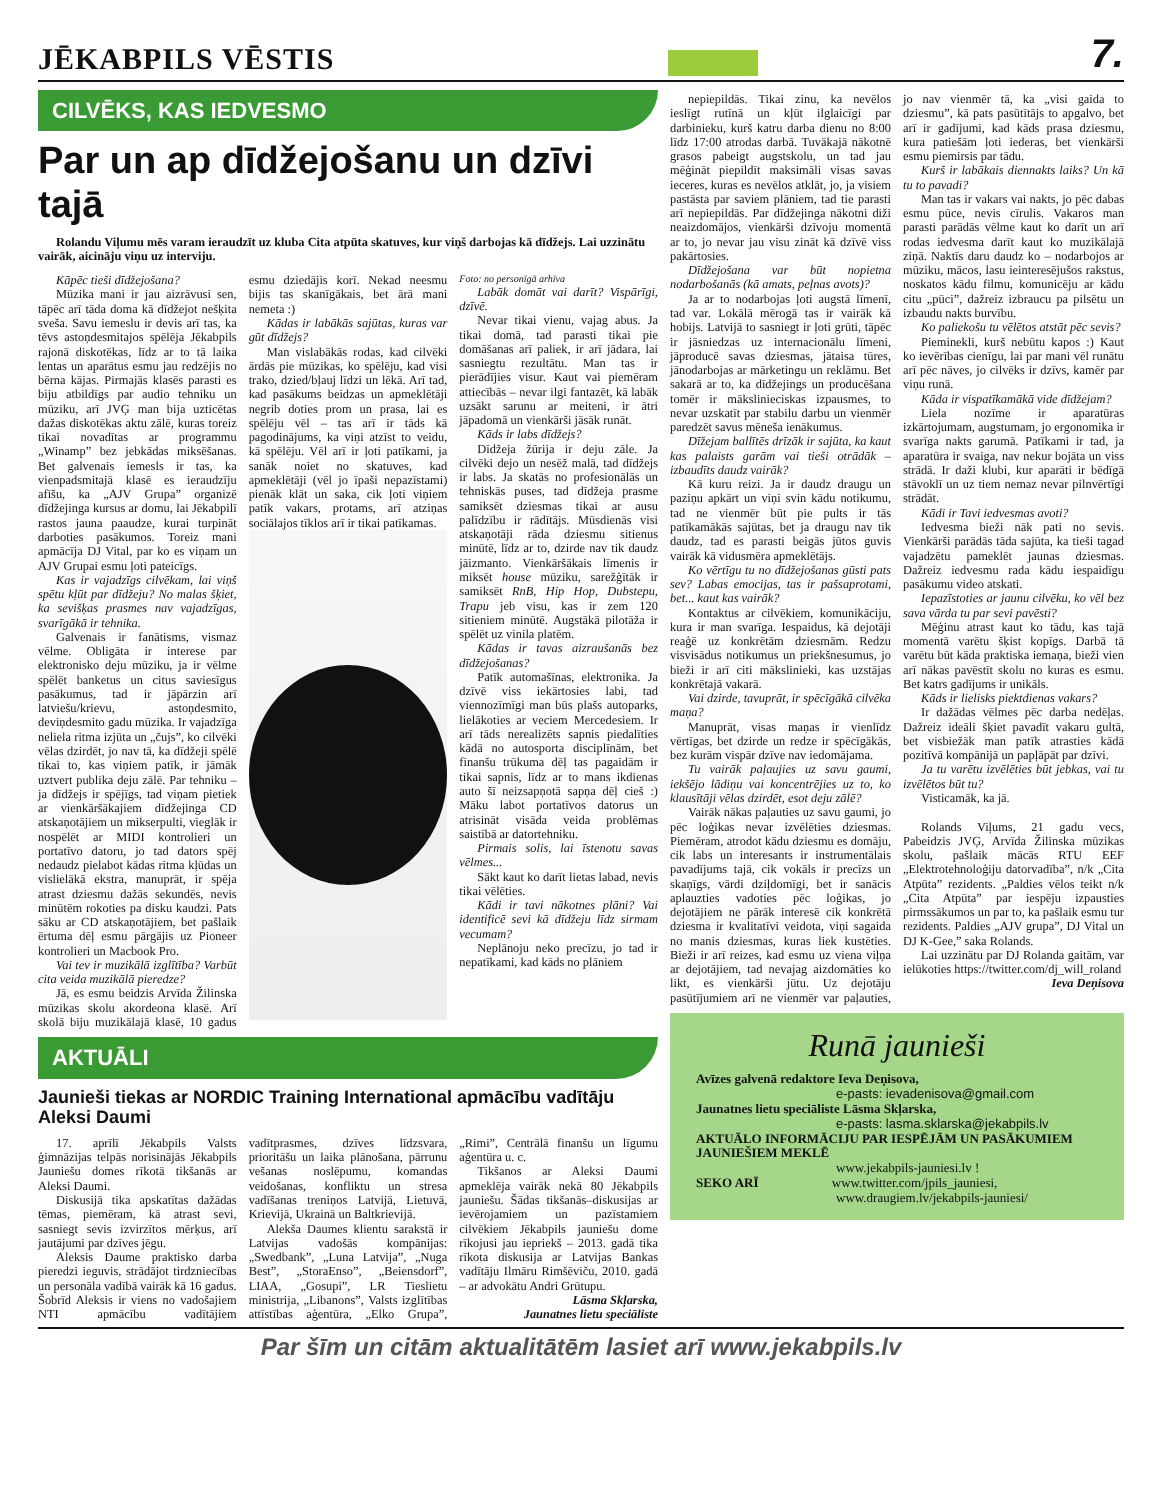JĒKABPILS VĒSTIS
7.
CILVĒKS, KAS IEDVESMO
Par un ap dīdžejošanu un dzīvi tajā
Rolandu Viļumu mēs varam ieraudzīt uz kluba Cita atpūta skatuves, kur viņš darbojas kā dīdžejs. Lai uzzinātu vairāk, aicināju viņu uz interviju.
Kāpēc tieši dīdžejošana?
Mūzika mani ir jau aizrāvusi sen, tāpēc arī tāda doma kā dīdžejot nešķita sveša. Savu iemeslu ir devis arī tas, ka tēvs astoņdesmitajos spēlēja Jēkabpils rajonā diskotēkas, līdz ar to tā laika lentas un aparātus esmu jau redzējis no bērna kājas. Pirmajās klasēs parasti es biju atbildīgs par audio tehniku un mūziku, arī JVĢ man bija uzticētas dažas diskotēkas aktu zālē, kuras toreiz tikai novadītas ar programmu „Winamp” bez jebkādas miksēšanas. Bet galvenais iemesls ir tas, ka vienpadsmitajā klasē es ieraudzīju afīšu, ka „AJV Grupa” organizē dīdžejinga kursus ar domu, lai Jēkabpilī rastos jauna paaudze, kurai turpināt darboties pasākumos. Toreiz mani apmācīja DJ Vital, par ko es viņam un AJV Grupai esmu ļoti pateicīgs.
Kas ir vajadzīgs cilvēkam, lai viņš spētu kļūt par dīdžeju? No malas šķiet, ka sevišķas prasmes nav vajadzīgas, svarīgākā ir tehnika.
Galvenais ir fanātisms, vismaz vēlme. Obligāta ir interese par elektronisko deju mūziku, ja ir vēlme spēlēt banketus un citus saviesīgus pasākumus, tad ir jāpārzin arī latviešu/krievu, astoņdesmito, deviņdesmito gadu mūzika. Ir vajadzīga neliela ritma izjūta un „čujs”, ko cilvēki vēlas dzirdēt, jo nav tā, ka dīdžeji spēlē tikai to, kas viņiem patīk, ir jāmāk uztvert publika deju zālē. Par tehniku – ja dīdžejs ir spējīgs, tad viņam pietiek ar vienkāršākajiem dīdžejinga CD atskaņotājiem un mikserpulti, vieglāk ir nospēlēt ar MIDI kontrolieri un portatīvo datoru, jo tad dators spēj nedaudz pielabot kādas ritma kļūdas un vislielākā ekstra, manuprāt, ir spēja atrast dziesmu dažās sekundēs, nevis minūtēm rokoties pa disku kaudzi. Pats sāku ar CD atskaņotājiem, bet pašlaik ērtuma dēļ esmu pārgājis uz Pioneer kontrolieri un Macbook Pro.
Vai tev ir muzikālā izglītība? Varbūt cita veida muzikālā pieredze?
Jā, es esmu beidzis Arvīda Žilinska mūzikas skolu akordeona klasē. Arī skolā biju muzikālajā klasē, 10 gadus esmu dziedājis korī. Nekad neesmu bijis tas skanīgākais, bet ārā mani nemeta :)
Kādas ir labākās sajūtas, kuras var gūt dīdžejs?
Man vislabākās rodas, kad cilvēki ārdās pie mūzikas, ko spēlēju, kad visi trako, dzied/bļauj līdzi un lēkā. Arī tad, kad pasākums beidzas un apmeklētāji negrib doties prom un prasa, lai es spēlēju vēl – tas arī ir tāds kā pagodinājums, ka viņi atzīst to veidu, kā spēlēju. Vēl arī ir ļoti patīkami, ja sanāk noiet no skatuves, kad apmeklētāji (vēl jo īpaši nepazīstami) pienāk klāt un saka, cik ļoti viņiem patīk vakars, protams, arī atziņas sociālajos tīklos arī ir tikai patīkamas.
Foto: no personīgā arhīva
Labāk domāt vai darīt? Vispārīgi, dzīvē.
Nevar tikai vienu, vajag abus. Ja tikai domā, tad parasti tikai pie domāšanas arī paliek, ir arī jādara, lai sasniegtu rezultātu. Man tas ir pierādījies visur. Kaut vai piemēram attiecībās – nevar ilgi fantazēt, kā labāk uzsākt sarunu ar meiteni, ir ātri jāpadomā un vienkārši jāsāk runāt.
Kāds ir labs dīdžejs?
Dīdžeja žūrija ir deju zāle. Ja cilvēki dejo un nesēž malā, tad dīdžejs ir labs. Ja skatās no profesionālās un tehniskās puses, tad dīdžeja prasme samiksēt dziesmas tikai ar ausu palīdzību ir rādītājs. Mūsdienās visi atskaņotāji rāda dziesmu sitienus minūtē, līdz ar to, dzirde nav tik daudz jāizmanto. Vienkāršākais līmenis ir miksēt house mūziku, sarežģītāk ir samiksēt RnB, Hip Hop, Dubstepu, Trapu jeb visu, kas ir zem 120 sitieniem minūtē. Augstākā pilotāža ir spēlēt uz vinila platēm.
Kādas ir tavas aizraušanās bez dīdžejošanas?
Patīk automašīnas, elektronika. Ja dzīvē viss iekārtosies labi, tad viennozīmīgi man būs plašs autoparks, lielākoties ar veciem Mercedesiem. Ir arī tāds nerealizēts sapnis piedalīties kādā no autosporta disciplīnām, bet finanšu trūkuma dēļ tas pagaidām ir tikai sapnis, līdz ar to mans ikdienas auto šī neizsapņotā sapņa dēļ cieš :) Māku labot portatīvos datorus un atrisināt visāda veida problēmas saistībā ar datortehniku.
Pirmais solis, lai īstenotu savas vēlmes...
Sākt kaut ko darīt lietas labad, nevis tikai vēlēties.
Kādi ir tavi nākotnes plāni? Vai identificē sevi kā dīdžeju līdz sirmam vecumam?
Neplānoju neko precīzu, jo tad ir nepatīkami, kad kāds no plāniem
AKTUĀLI
Jaunieši tiekas ar NORDIC Training International apmācību vadītāju Aleksi Daumi
17. aprīlī Jēkabpils Valsts ģimnāzijas telpās norisinājās Jēkabpils Jauniešu domes rīkotā tikšanās ar Aleksi Daumi.
Diskusijā tika apskatītas dažādas tēmas, piemēram, kā atrast sevi, sasniegt sevis izvirzītos mērķus, arī jautājumi par dzīves jēgu.
Aleksis Daume praktisko darba pieredzi ieguvis, strādājot tirdzniecības un personāla vadībā vairāk kā 16 gadus. Šobrīd Aleksis ir viens no vadošajiem NTI apmācību vadītājiem vadītprasmes, dzīves līdzsvara, prioritāšu un laika plānošana, pārrunu vešanas noslēpumu, komandas veidošanas, konfliktu un stresa vadīšanas treniņos Latvijā, Lietuvā, Krievijā, Ukrainā un Baltkrievijā.
Alekša Daumes klientu sarakstā ir Latvijas vadošās kompānijas: „Swedbank”, „Luna Latvija”, „Nuga Best”, „StoraEnso”, „Beiensdorf”, LIAA, „Gosupi”, LR Tieslietu ministrija, „Libanons”, Valsts izglītības attīstības aģentūra, „Elko Grupa”, „Rimi”, Centrālā finanšu un līgumu aģentūra u. c.
Tikšanos ar Aleksi Daumi apmeklēja vairāk nekā 80 Jēkabpils jauniešu. Šādas tikšanās–diskusijas ar ievērojamiem un pazīstamiem cilvēkiem Jēkabpils jauniešu dome rīkojusi jau iepriekš – 2013. gadā tika rīkota diskusija ar Latvijas Bankas vadītāju Ilmāru Rimšēviču, 2010. gadā – ar advokātu Andri Grūtupu.
Lāsma Skļarska,
Jaunatnes lietu speciāliste
nepiepildās. Tikai zinu, ka nevēlos ieslīgt rutīnā un kļūt ilglaicīgi par darbinieku, kurš katru darba dienu no 8:00 līdz 17:00 atrodas darbā. Tuvākajā nākotnē grasos pabeigt augstskolu, un tad jau mēģināt piepildīt maksimāli visas savas ieceres, kuras es nevēlos atklāt, jo, ja visiem pastāsta par saviem plāniem, tad tie parasti arī nepiepildās. Par dīdžejinga nākotni diži neaizdomājos, vienkārši dzīvoju momentā ar to, jo nevar jau visu zināt kā dzīvē viss pakārtosies.
Dīdžejošana var būt nopietna nodarbošanās (kā amats, peļnas avots)?
Ja ar to nodarbojas ļoti augstā līmenī, tad var. Lokālā mērogā tas ir vairāk kā hobijs. Latvijā to sasniegt ir ļoti grūti, tāpēc ir jāsniedzas uz internacionālu līmeni, jāproducē savas dziesmas, jātaisa tūres, jānodarbojas ar mārketingu un reklāmu. Bet sakarā ar to, ka dīdžejings un producēšana tomēr ir mākslinieciskas izpausmes, to nevar uzskatīt par stabilu darbu un vienmēr paredzēt savus mēneša ienākumus.
Dīžejam ballītēs drīzāk ir sajūta, ka kaut kas palaists garām vai tieši otrādāk – izbaudīts daudz vairāk?
Kā kuru reizi. Ja ir daudz draugu un paziņu apkārt un viņi svin kādu notikumu, tad ne vienmēr būt pie pults ir tās patīkamākās sajūtas, bet ja draugu nav tik daudz, tad es parasti beigās jūtos guvis vairāk kā vidusmēra apmeklētājs.
Ko vērtīgu tu no dīdžejošanas gūsti pats sev? Labas emocijas, tas ir pašsaprotami, bet... kaut kas vairāk?
Kontaktus ar cilvēkiem, komunikāciju, kura ir man svarīga. Iespaidus, kā dejotāji reaģē uz konkrētām dziesmām. Redzu visvisādus notikumus un priekšnesumus, jo bieži ir arī citi mākslinieki, kas uzstājas konkrētajā vakarā.
Vai dzirde, tavuprāt, ir spēcīgākā cilvēka maņa?
Manuprāt, visas maņas ir vienlīdz vērtīgas, bet dzirde un redze ir spēcīgākās, bez kurām vispār dzīve nav iedomājama.
Tu vairāk paļaujies uz savu gaumi, iekšējo lādiņu vai koncentrējies uz to, ko klausītāji vēlas dzirdēt, esot deju zālē?
Vairāk nākas paļauties uz savu gaumi, jo pēc loģikas nevar izvēlēties dziesmas. Piemēram, atrodot kādu dziesmu es domāju, cik labs un interesants ir instrumentālais pavadījums tajā, cik vokāls ir precīzs un skaņīgs, vārdi dziļdomīgi, bet ir sanācis aplauzties vadoties pēc loģikas, jo dejotājiem ne pārāk interesē cik konkrētā dziesma ir kvalitatīvi veidota, viņi sagaida no manis dziesmas, kuras liek kustēties. Bieži ir arī reizes, kad esmu uz viena viļņa ar dejotājiem, tad nevajag aizdomāties ko likt, es vienkārši jūtu. Uz dejotāju pasūtījumiem arī ne vienmēr var paļauties, jo nav vienmēr tā, ka „visi gaida to dziesmu”, kā pats pasūtītājs to apgalvo, bet arī ir gadījumi, kad kāds prasa dziesmu, kura patiešām ļoti iederas, bet vienkārši esmu piemirsis par tādu.
Kurš ir labākais diennakts laiks? Un kā tu to pavadi?
Man tas ir vakars vai nakts, jo pēc dabas esmu pūce, nevis cīrulis. Vakaros man parasti parādās vēlme kaut ko darīt un arī rodas iedvesma darīt kaut ko muzikālajā ziņā. Naktīs daru daudz ko – nodarbojos ar mūziku, mācos, lasu ieinteresējušos rakstus, noskatos kādu filmu, komunicēju ar kādu citu „pūci”, dažreiz izbraucu pa pilsētu un izbaudu nakts burvību.
Ko paliekošu tu vēlētos atstāt pēc sevis?
Pieminekli, kurš nebūtu kapos :) Kaut ko ievērības cienīgu, lai par mani vēl runātu arī pēc nāves, jo cilvēks ir dzīvs, kamēr par viņu runā.
Kāda ir vispatīkamākā vide dīdžejam?
Liela nozīme ir aparatūras izkārtojumam, augstumam, jo ergonomika ir svarīga nakts garumā. Patīkami ir tad, ja aparatūra ir svaiga, nav nekur bojāta un viss strādā. Ir daži klubi, kur aparāti ir bēdīgā stāvoklī un uz tiem nemaz nevar pilnvērtīgi strādāt.
Kādi ir Tavi iedvesmas avoti?
Iedvesma bieži nāk pati no sevis. Vienkārši parādās tāda sajūta, ka tieši tagad vajadzētu pameklēt jaunas dziesmas. Dažreiz iedvesmu rada kādu iespaidīgu pasākumu video atskati.
Iepazīstoties ar jaunu cilvēku, ko vēl bez sava vārda tu par sevi pavēsti?
Mēģinu atrast kaut ko tādu, kas tajā momentā varētu šķist kopīgs. Darbā tā varētu būt kāda praktiska iemaņa, bieži vien arī nākas pavēstīt skolu no kuras es esmu. Bet katrs gadījums ir unikāls.
Kāds ir lielisks piektdienas vakars?
Ir dažādas vēlmes pēc darba nedēļas. Dažreiz ideāli šķiet pavadīt vakaru gultā, bet visbiežāk man patīk atrasties kādā pozitīvā kompānijā un papļāpāt par dzīvi.
Ja tu varētu izvēlēties būt jebkas, vai tu izvēlētos būt tu?
Visticamāk, ka jā.
Rolands Viļums, 21 gadu vecs, Pabeidzis JVĢ, Arvīda Žilinska mūzikas skolu, pašlaik mācās RTU EEF „Elektrotehnoloģiju datorvadība”, n/k „Cita Atpūta” rezidents. „Paldies vēlos teikt n/k „Cita Atpūta” par iespēju izpausties pirmssākumos un par to, ka pašlaik esmu tur rezidents. Paldies „AJV grupa”, DJ Vital un DJ K-Gee,” saka Rolands.
Lai uzzinātu par DJ Rolanda gaitām, var ielūkoties https://twitter.com/dj_will_roland
Ieva Deņisova
Runā jaunieši
Avīzes galvenā redaktore Ieva Deņisova,
e-pasts: ievadenisova@gmail.com
Jaunatnes lietu speciāliste Lāsma Skļarska,
e-pasts: lasma.sklarska@jekabpils.lv
AKTUĀLO INFORMĀCIJU PAR IESPĒJĀM UN PASĀKUMIEM JAUNIEŠIEM MEKLĒ
www.jekabpils-jauniesi.lv !
SEKO ARĪ www.twitter.com/jpils_jauniesi,
www.draugiem.lv/jekabpils-jauniesi/
Par šīm un citām aktualitātēm lasiet arī www.jekabpils.lv